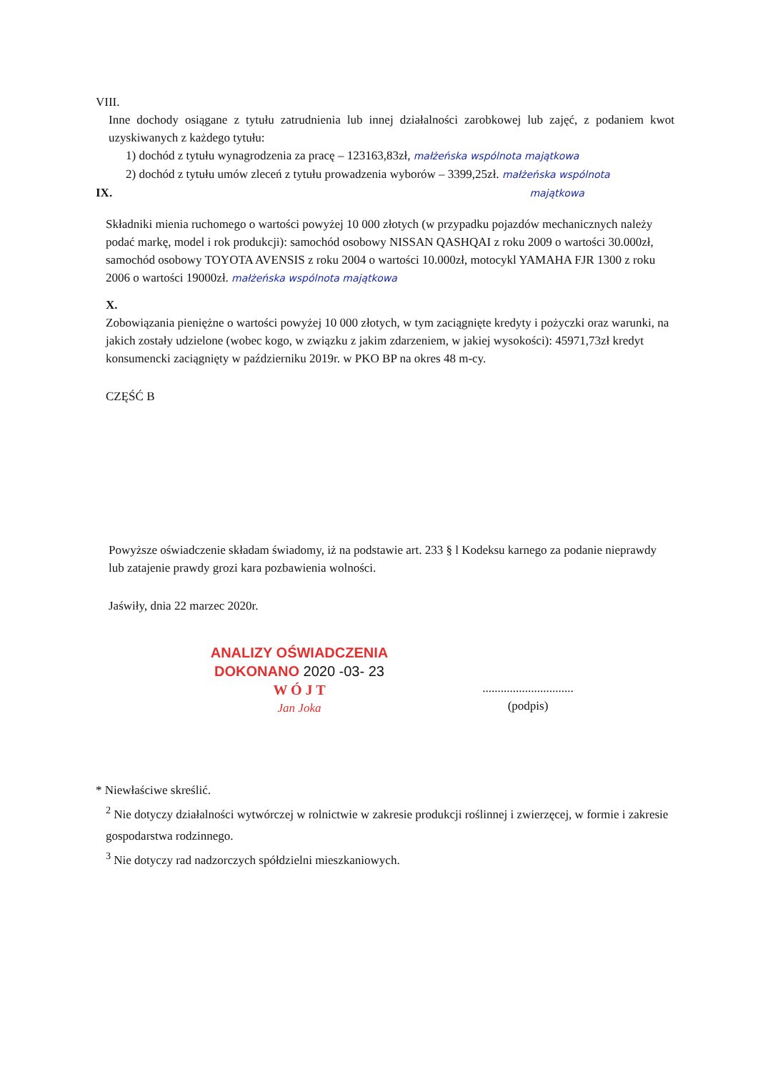VIII.
Inne dochody osiągane z tytułu zatrudnienia lub innej działalności zarobkowej lub zajęć, z podaniem kwot uzyskiwanych z każdego tytułu:
1) dochód z tytułu wynagrodzenia za pracę – 123163,83zł, małżeńska wspólnota majątkowa
2) dochód z tytułu umów zleceń z tytułu prowadzenia wyborów – 3399,25zł. małżeńska wspólnota
IX. majątkowa
Składniki mienia ruchomego o wartości powyżej 10 000 złotych (w przypadku pojazdów mechanicznych należy podać markę, model i rok produkcji): samochód osobowy NISSAN QASHQAI z roku 2009 o wartości 30.000zł, samochód osobowy TOYOTA AVENSIS z roku 2004 o wartości 10.000zł, motocykl YAMAHA FJR 1300 z roku 2006 o wartości 19000zł. małżeńska wspólnota majątkowa
X.
Zobowiązania pieniężne o wartości powyżej 10 000 złotych, w tym zaciągnięte kredyty i pożyczki oraz warunki, na jakich zostały udzielone (wobec kogo, w związku z jakim zdarzeniem, w jakiej wysokości): 45971,73zł kredyt konsumencki zaciągnięty w październiku 2019r. w PKO BP na okres 48 m-cy.
CZĘŚĆ B
Powyższe oświadczenie składam świadomy, iż na podstawie art. 233 § l Kodeksu karnego za podanie nieprawdy lub zatajenie prawdy grozi kara pozbawienia wolności.
Jaświły, dnia 22 marzec 2020r.
ANALIZY OŚWIADCZENIA
DOKONANO 2020 -03- 23
W Ó J T
Jan Joka
..............................
(podpis)
* Niewłaściwe skreślić.
<sup>2</sup> Nie dotyczy działalności wytwórczej w rolnictwie w zakresie produkcji roślinnej i zwierzęcej, w formie i zakresie gospodarstwa rodzinnego.
<sup>3</sup> Nie dotyczy rad nadzorczych spółdzielni mieszkaniowych.